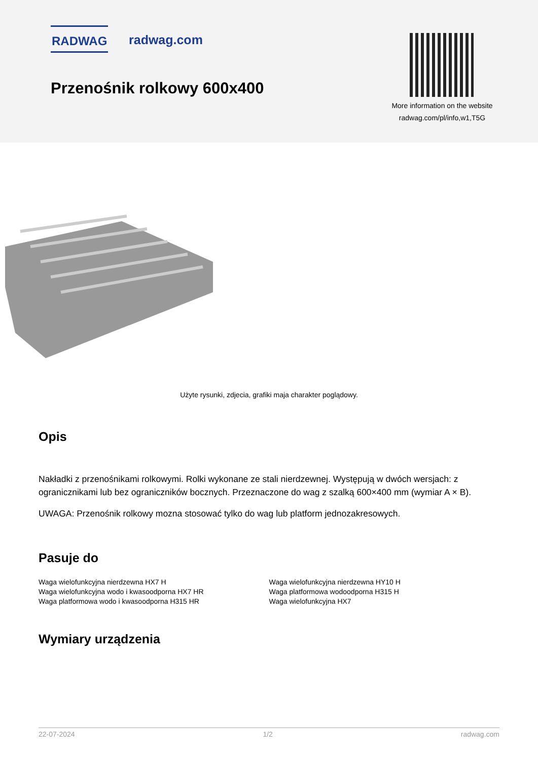RADWAG radwag.com
Przenośnik rolkowy 600x400
More information on the website
radwag.com/pl/info,w1,T5G
Użyte rysunki, zdjecia, grafiki maja charakter poglądowy.
Opis
Nakładki z przenośnikami rolkowymi. Rolki wykonane ze stali nierdzewnej. Występują w dwóch wersjach: z ogranicznikami lub bez ograniczników bocznych. Przeznaczone do wag z szalką 600×400 mm (wymiar A × B).
UWAGA: Przenośnik rolkowy mozna stosować tylko do wag lub platform jednozakresowych.
Pasuje do
Waga wielofunkcyjna nierdzewna HX7 H
Waga wielofunkcyjna wodo i kwasoodporna HX7 HR
Waga platformowa wodo i kwasoodporna H315 HR
Waga wielofunkcyjna nierdzewna HY10 H
Waga platformowa wodoodporna H315 H
Waga wielofunkcyjna HX7
Wymiary urządzenia
22-07-2024 1/2 radwag.com